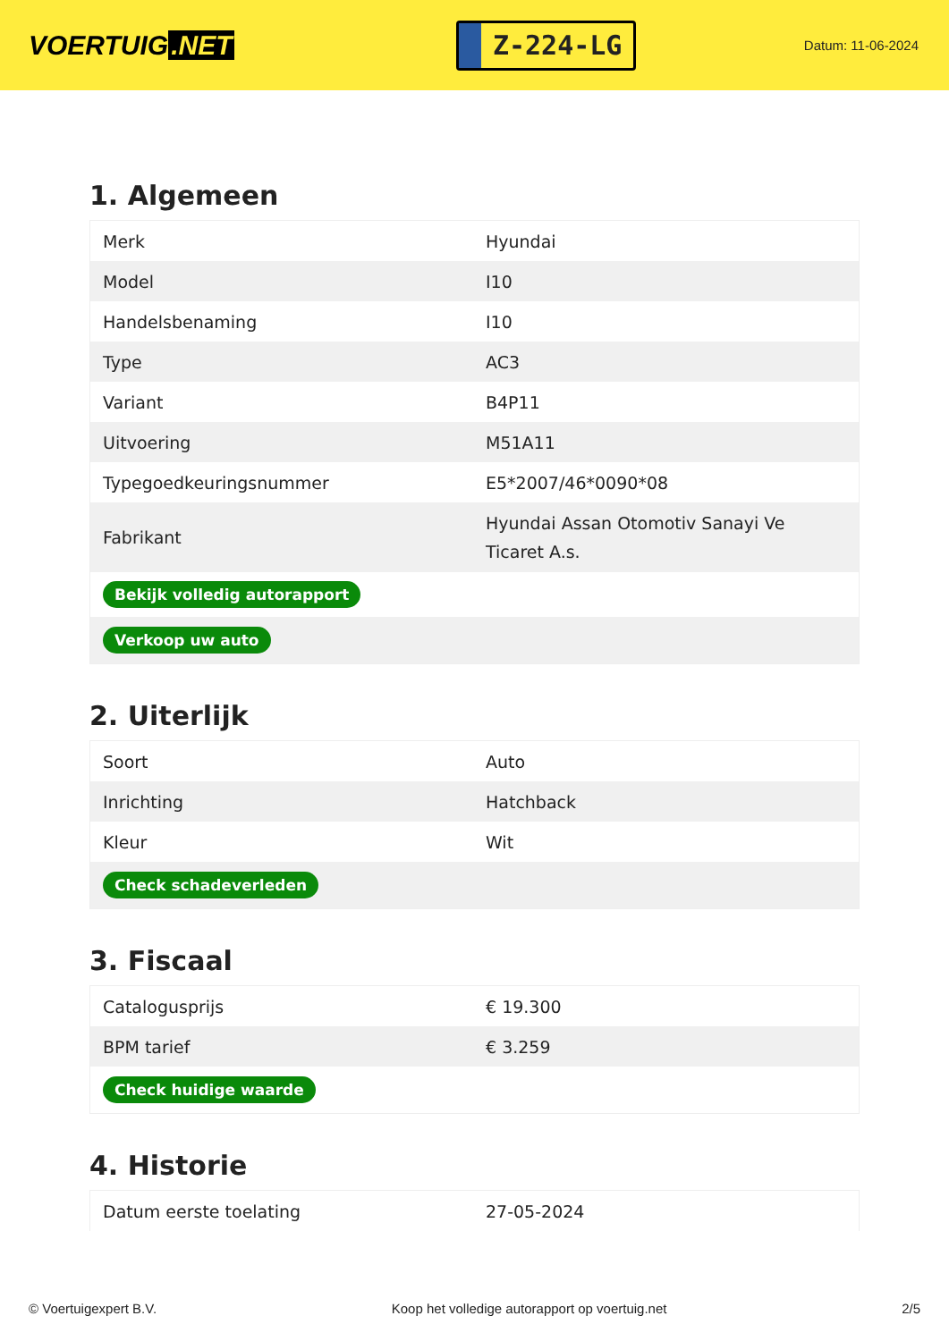VOERTUIG.NET
Z-224-LG
Datum: 11-06-2024
1. Algemeen
| Merk | Hyundai |
| Model | I10 |
| Handelsbenaming | I10 |
| Type | AC3 |
| Variant | B4P11 |
| Uitvoering | M51A11 |
| Typegoedkeuringsnummer | E5*2007/46*0090*08 |
| Fabrikant | Hyundai Assan Otomotiv Sanayi Ve Ticaret A.s. |
| Bekijk volledig autorapport | |
| Verkoop uw auto | |
2. Uiterlijk
| Soort | Auto |
| Inrichting | Hatchback |
| Kleur | Wit |
| Check schadeverleden | |
3. Fiscaal
| Catalogusprijs | € 19.300 |
| BPM tarief | € 3.259 |
| Check huidige waarde | |
4. Historie
| Datum eerste toelating | 27-05-2024 |
© Voertuigexpert B.V. Koop het volledige autorapport op voertuig.net 2/5